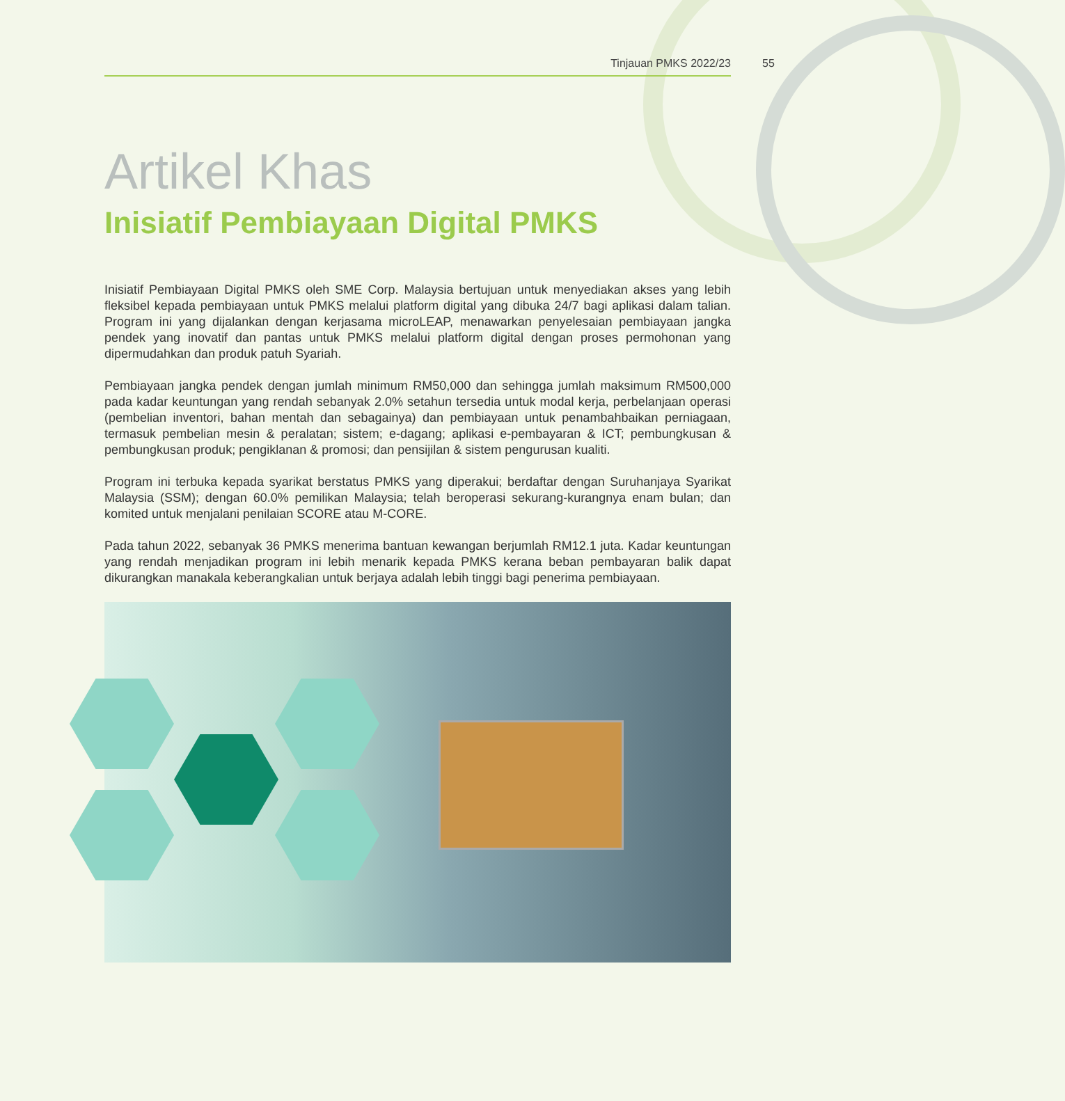Tinjauan PMKS 2022/23 55
Artikel Khas
Inisiatif Pembiayaan Digital PMKS
Inisiatif Pembiayaan Digital PMKS oleh SME Corp. Malaysia bertujuan untuk menyediakan akses yang lebih fleksibel kepada pembiayaan untuk PMKS melalui platform digital yang dibuka 24/7 bagi aplikasi dalam talian. Program ini yang dijalankan dengan kerjasama microLEAP, menawarkan penyelesaian pembiayaan jangka pendek yang inovatif dan pantas untuk PMKS melalui platform digital dengan proses permohonan yang dipermudahkan dan produk patuh Syariah.
Pembiayaan jangka pendek dengan jumlah minimum RM50,000 dan sehingga jumlah maksimum RM500,000 pada kadar keuntungan yang rendah sebanyak 2.0% setahun tersedia untuk modal kerja, perbelanjaan operasi (pembelian inventori, bahan mentah dan sebagainya) dan pembiayaan untuk penambahbaikan perniagaan, termasuk pembelian mesin & peralatan; sistem; e-dagang; aplikasi e-pembayaran & ICT; pembungkusan & pembungkusan produk; pengiklanan & promosi; dan pensijilan & sistem pengurusan kualiti.
Program ini terbuka kepada syarikat berstatus PMKS yang diperakui; berdaftar dengan Suruhanjaya Syarikat Malaysia (SSM); dengan 60.0% pemilikan Malaysia; telah beroperasi sekurang-kurangnya enam bulan; dan komited untuk menjalani penilaian SCORE atau M-CORE.
Pada tahun 2022, sebanyak 36 PMKS menerima bantuan kewangan berjumlah RM12.1 juta. Kadar keuntungan yang rendah menjadikan program ini lebih menarik kepada PMKS kerana beban pembayaran balik dapat dikurangkan manakala keberangkalian untuk berjaya adalah lebih tinggi bagi penerima pembiayaan.